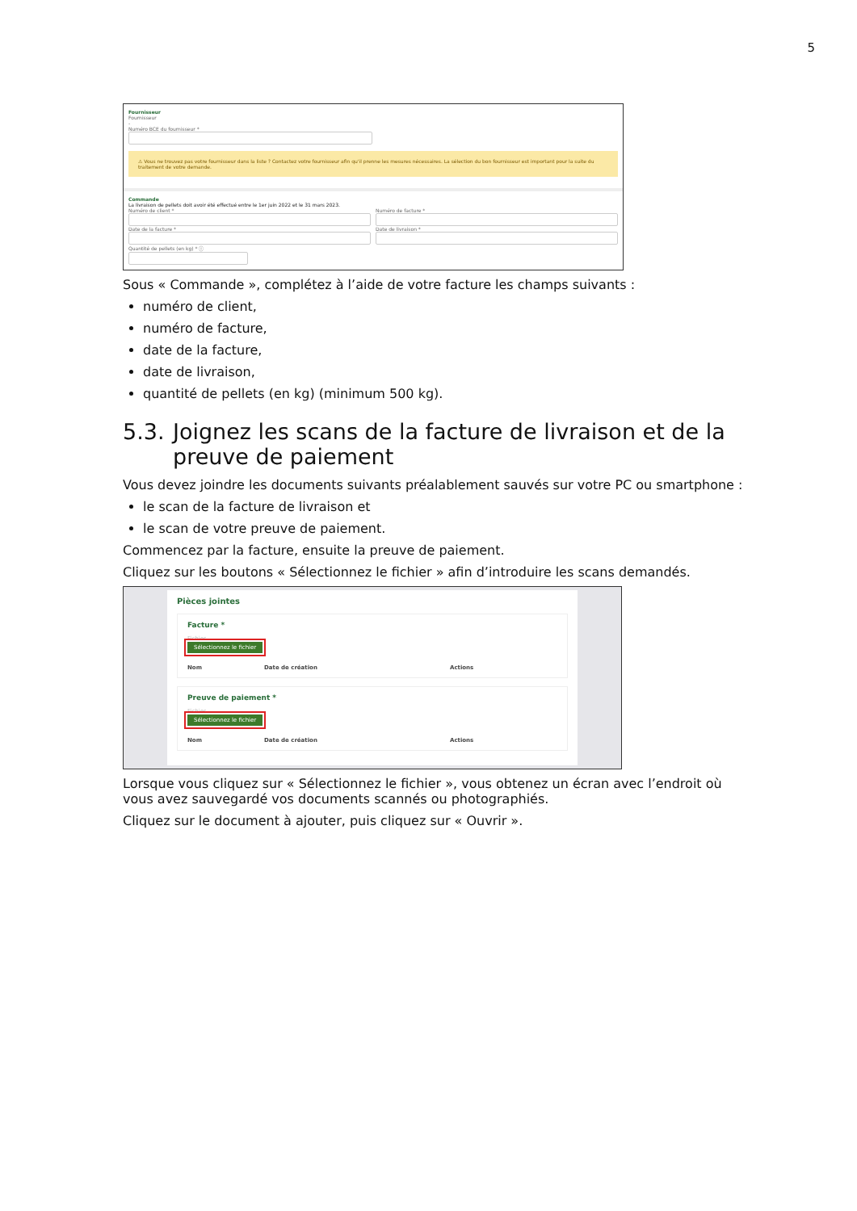5
Fournisseur
Fournisseur
-
Numéro BCE du fournisseur *
⚠ Vous ne trouvez pas votre fournisseur dans la liste ? Contactez votre fournisseur afin qu'il prenne les mesures nécessaires. La sélection du bon fournisseur est important pour la suite du traitement de votre demande.
Commande
La livraison de pellets doit avoir été effectué entre le 1er juin 2022 et le 31 mars 2023.
Numéro de client *
Date de la facture *
Numéro de facture *
Date de livraison *
Quantité de pellets (en kg) * ⓘ
Sous « Commande », complétez à l’aide de votre facture les champs suivants :
numéro de client,
numéro de facture,
date de la facture,
date de livraison,
quantité de pellets (en kg) (minimum 500 kg).
5.3.
Joignez les scans de la facture de livraison et de la preuve de paiement
Vous devez joindre les documents suivants préalablement sauvés sur votre PC ou smartphone :
le scan de la facture de livraison et
le scan de votre preuve de paiement.
Commencez par la facture, ensuite la preuve de paiement.
Cliquez sur les boutons « Sélectionnez le fichier » afin d’introduire les scans demandés.
Pièces jointes
Facture *
Fichier
Sélectionnez le fichier
Nom Date de création Actions
Preuve de paiement *
Fichier
Sélectionnez le fichier
Nom Date de création Actions
Lorsque vous cliquez sur « Sélectionnez le fichier », vous obtenez un écran avec l’endroit où vous avez sauvegardé vos documents scannés ou photographiés.
Cliquez sur le document à ajouter, puis cliquez sur « Ouvrir ».